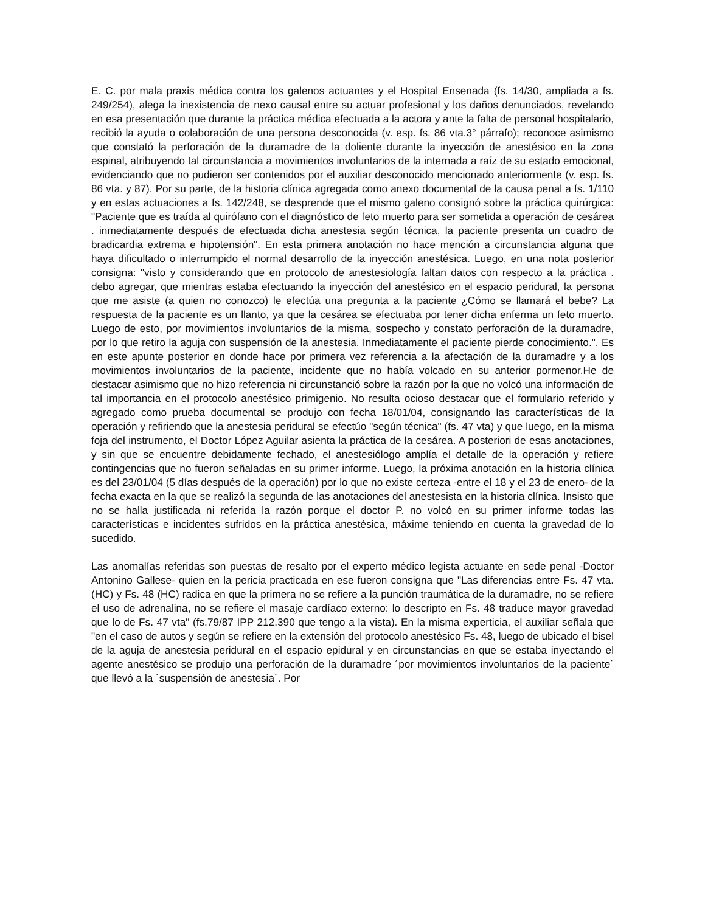E. C. por mala praxis médica contra los galenos actuantes y el Hospital Ensenada (fs. 14/30, ampliada a fs. 249/254), alega la inexistencia de nexo causal entre su actuar profesional y los daños denunciados, revelando en esa presentación que durante la práctica médica efectuada a la actora y ante la falta de personal hospitalario, recibió la ayuda o colaboración de una persona desconocida (v. esp. fs. 86 vta.3° párrafo); reconoce asimismo que constató la perforación de la duramadre de la doliente durante la inyección de anestésico en la zona espinal, atribuyendo tal circunstancia a movimientos involuntarios de la internada a raíz de su estado emocional, evidenciando que no pudieron ser contenidos por el auxiliar desconocido mencionado anteriormente (v. esp. fs. 86 vta. y 87). Por su parte, de la historia clínica agregada como anexo documental de la causa penal a fs. 1/110 y en estas actuaciones a fs. 142/248, se desprende que el mismo galeno consignó sobre la práctica quirúrgica: "Paciente que es traída al quirófano con el diagnóstico de feto muerto para ser sometida a operación de cesárea . inmediatamente después de efectuada dicha anestesia según técnica, la paciente presenta un cuadro de bradicardia extrema e hipotensión". En esta primera anotación no hace mención a circunstancia alguna que haya dificultado o interrumpido el normal desarrollo de la inyección anestésica. Luego, en una nota posterior consigna: "visto y considerando que en protocolo de anestesiología faltan datos con respecto a la práctica . debo agregar, que mientras estaba efectuando la inyección del anestésico en el espacio peridural, la persona que me asiste (a quien no conozco) le efectúa una pregunta a la paciente ¿Cómo se llamará el bebe? La respuesta de la paciente es un llanto, ya que la cesárea se efectuaba por tener dicha enferma un feto muerto. Luego de esto, por movimientos involuntarios de la misma, sospecho y constato perforación de la duramadre, por lo que retiro la aguja con suspensión de la anestesia. Inmediatamente el paciente pierde conocimiento.". Es en este apunte posterior en donde hace por primera vez referencia a la afectación de la duramadre y a los movimientos involuntarios de la paciente, incidente que no había volcado en su anterior pormenor.He de destacar asimismo que no hizo referencia ni circunstanció sobre la razón por la que no volcó una información de tal importancia en el protocolo anestésico primigenio. No resulta ocioso destacar que el formulario referido y agregado como prueba documental se produjo con fecha 18/01/04, consignando las características de la operación y refiriendo que la anestesia peridural se efectúo "según técnica" (fs. 47 vta) y que luego, en la misma foja del instrumento, el Doctor López Aguilar asienta la práctica de la cesárea. A posteriori de esas anotaciones, y sin que se encuentre debidamente fechado, el anestesiólogo amplía el detalle de la operación y refiere contingencias que no fueron señaladas en su primer informe. Luego, la próxima anotación en la historia clínica es del 23/01/04 (5 días después de la operación) por lo que no existe certeza -entre el 18 y el 23 de enero- de la fecha exacta en la que se realizó la segunda de las anotaciones del anestesista en la historia clínica. Insisto que no se halla justificada ni referida la razón porque el doctor P. no volcó en su primer informe todas las características e incidentes sufridos en la práctica anestésica, máxime teniendo en cuenta la gravedad de lo sucedido.
Las anomalías referidas son puestas de resalto por el experto médico legista actuante en sede penal -Doctor Antonino Gallese- quien en la pericia practicada en ese fueron consigna que "Las diferencias entre Fs. 47 vta. (HC) y Fs. 48 (HC) radica en que la primera no se refiere a la punción traumática de la duramadre, no se refiere el uso de adrenalina, no se refiere el masaje cardíaco externo: lo descripto en Fs. 48 traduce mayor gravedad que lo de Fs. 47 vta" (fs.79/87 IPP 212.390 que tengo a la vista). En la misma experticia, el auxiliar señala que "en el caso de autos y según se refiere en la extensión del protocolo anestésico Fs. 48, luego de ubicado el bisel de la aguja de anestesia peridural en el espacio epidural y en circunstancias en que se estaba inyectando el agente anestésico se produjo una perforación de la duramadre ´por movimientos involuntarios de la paciente´ que llevó a la ´suspensión de anestesia´. Por